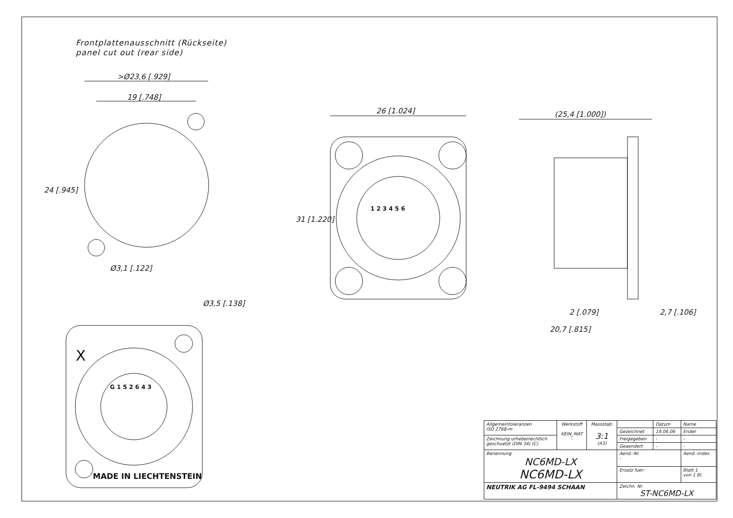Frontplattenausschnitt (Rückseite)
panel cut out (rear side)
>Ø23,6 [.929]
19 [.748]
24 [.945]
Ø3,1 [.122]
26 [1.024]
31 [1.220]
1 2 3 4 5 6
(25,4 [1.000])
2 [.079] 2,7 [.106]
20,7 [.815]
Ø3,5 [.138]
X
G 1 5 2 6 4 3
MADE IN LIECHTENSTEIN
| Allgemeintoleranzen ISO 2768-m | Werkstoff KEIN_MAT - | Massstab: 3:1 (A3) | | Datum | Name |
| | | | Gezeichnet | 19.06.06 | Ender |
| Zeichnung urheberrechtlich geschuetzt (DIN 34) (C) | | | Freigegeben | - | - |
| | | | Geaendert | - | - |
| Benennung NC6MD-LX NC6MD-LX | | | Aend.-Nr. - | | Aend.-Index |
| | | | Ersatz fuer: | | Blatt 1 von 1 Bl. |
| NEUTRIK AG FL-9494 SCHAAN | | | Zeichn. Nr. ST-NC6MD-LX | | |